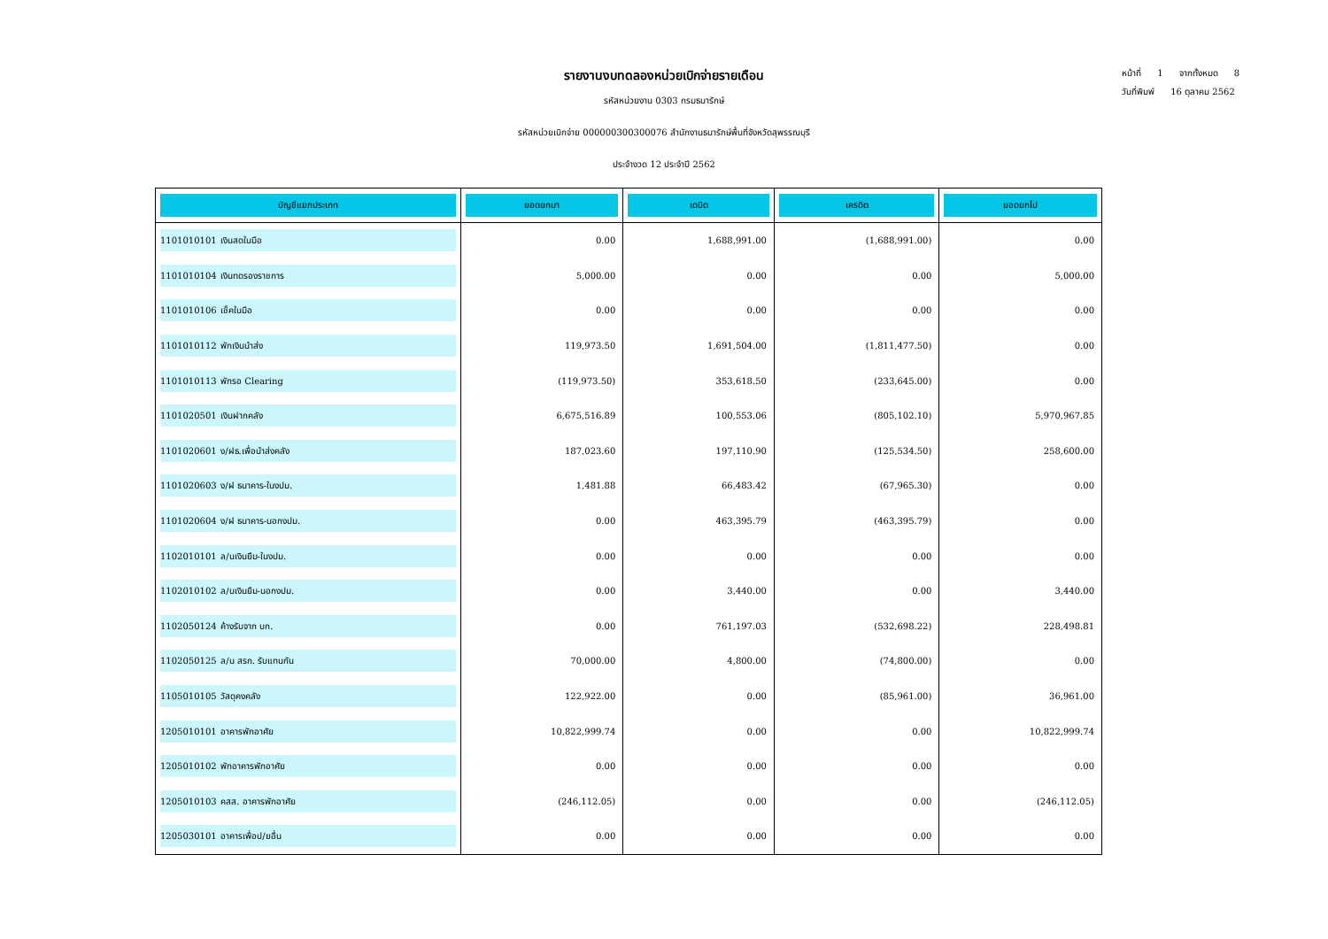รายงานงบทดลองหน่วยเบิกจ่ายรายเดือน
รหัสหน่วยงาน 0303 กรมธนารักษ์
รหัสหน่วยเบิกจ่าย 000000300300076 สำนักงานธนารักษ์พื้นที่จังหวัดสุพรรณบุรี
ประจำงวด 12 ประจำปี 2562
หน้าที่ 1 จากทั้งหมด 8
วันที่พิมพ์ 16 ตุลาคม 2562
| บัญชีแยกประเภท | ยอดยกมา | เดบิต | เครดิต | ยอดยกไป |
| --- | --- | --- | --- | --- |
| 1101010101 เงินสดในมือ | 0.00 | 1,688,991.00 | (1,688,991.00) | 0.00 |
| 1101010104 เงินทดรองราชการ | 5,000.00 | 0.00 | 0.00 | 5,000.00 |
| 1101010106 เช็คในมือ | 0.00 | 0.00 | 0.00 | 0.00 |
| 1101010112 พักเงินนำส่ง | 119,973.50 | 1,691,504.00 | (1,811,477.50) | 0.00 |
| 1101010113 พักรอ Clearing | (119,973.50) | 353,618.50 | (233,645.00) | 0.00 |
| 1101020501 เงินฝากคลัง | 6,675,516.89 | 100,553.06 | (805,102.10) | 5,970,967.85 |
| 1101020601 ง/ฝธ.เพื่อนำส่งคลัง | 187,023.60 | 197,110.90 | (125,534.50) | 258,600.00 |
| 1101020603 ง/ฝ ธนาคาร-ในงปม. | 1,481.88 | 66,483.42 | (67,965.30) | 0.00 |
| 1101020604 ง/ฝ ธนาคาร-นอกงปม. | 0.00 | 463,395.79 | (463,395.79) | 0.00 |
| 1102010101 ล/นเงินยืม-ในงปม. | 0.00 | 0.00 | 0.00 | 0.00 |
| 1102010102 ล/นเงินยืม-นอกงปม. | 0.00 | 3,440.00 | 0.00 | 3,440.00 |
| 1102050124 ค้างรับจาก บก. | 0.00 | 761,197.03 | (532,698.22) | 228,498.81 |
| 1102050125 ล/น สรก. รับแทนกัน | 70,000.00 | 4,800.00 | (74,800.00) | 0.00 |
| 1105010105 วัสดุคงคลัง | 122,922.00 | 0.00 | (85,961.00) | 36,961.00 |
| 1205010101 อาคารพักอาศัย | 10,822,999.74 | 0.00 | 0.00 | 10,822,999.74 |
| 1205010102 พักอาคารพักอาศัย | 0.00 | 0.00 | 0.00 | 0.00 |
| 1205010103 คสส. อาคารพักอาศัย | (246,112.05) | 0.00 | 0.00 | (246,112.05) |
| 1205030101 อาคารเพื่อป/ยอื่น | 0.00 | 0.00 | 0.00 | 0.00 |